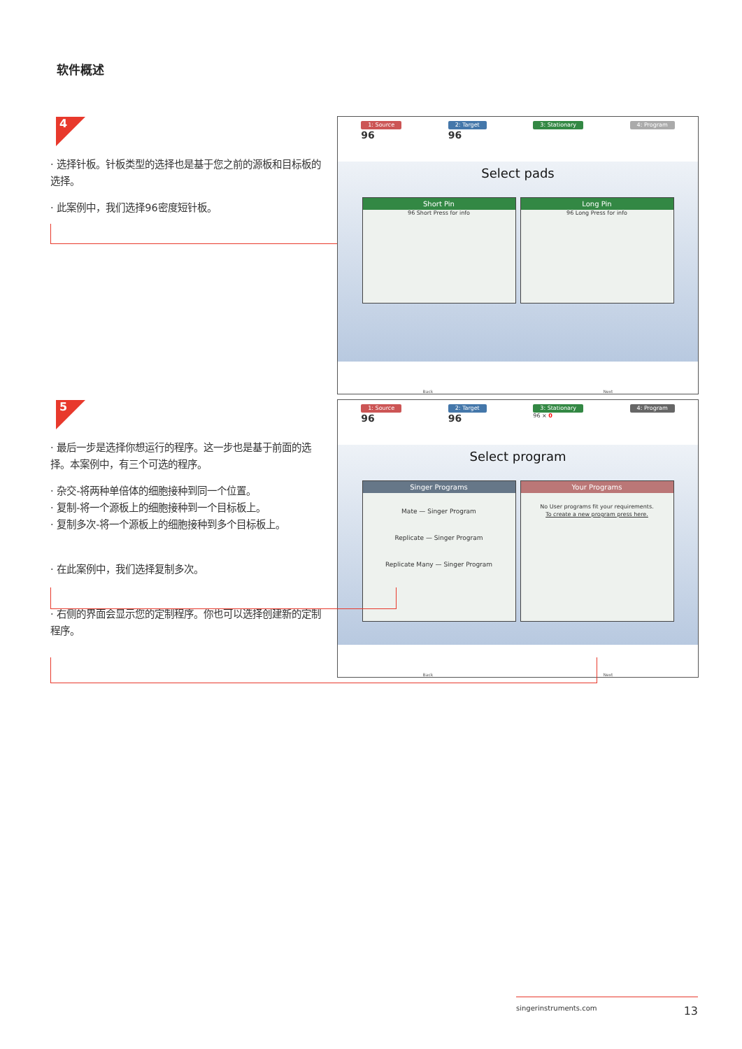软件概述
4
· 选择针板。针板类型的选择也是基于您之前的源板和目标板的选择。
· 此案例中，我们选择96密度短针板。
1: Source
96
2: Target
96
3: Stationary 4: Program
Select pads
Short Pin
96 Short Press for info
Long Pin
96 Long Press for info
Back Next
5
· 最后一步是选择你想运行的程序。这一步也是基于前面的选择。本案例中，有三个可选的程序。
· 杂交-将两种单倍体的细胞接种到同一个位置。
· 复制-将一个源板上的细胞接种到一个目标板上。
· 复制多次-将一个源板上的细胞接种到多个目标板上。
· 在此案例中，我们选择复制多次。
· 右侧的界面会显示您的定制程序。你也可以选择创建新的定制程序。
1: Source
96
2: Target
96
3: Stationary
96 × 0
4: Program
Select program
Singer Programs
Mate — Singer Program
Replicate — Singer Program
Replicate Many — Singer Program
Your Programs
No User programs fit your requirements.
To create a new program press here.
Back Next
singerinstruments.com 13